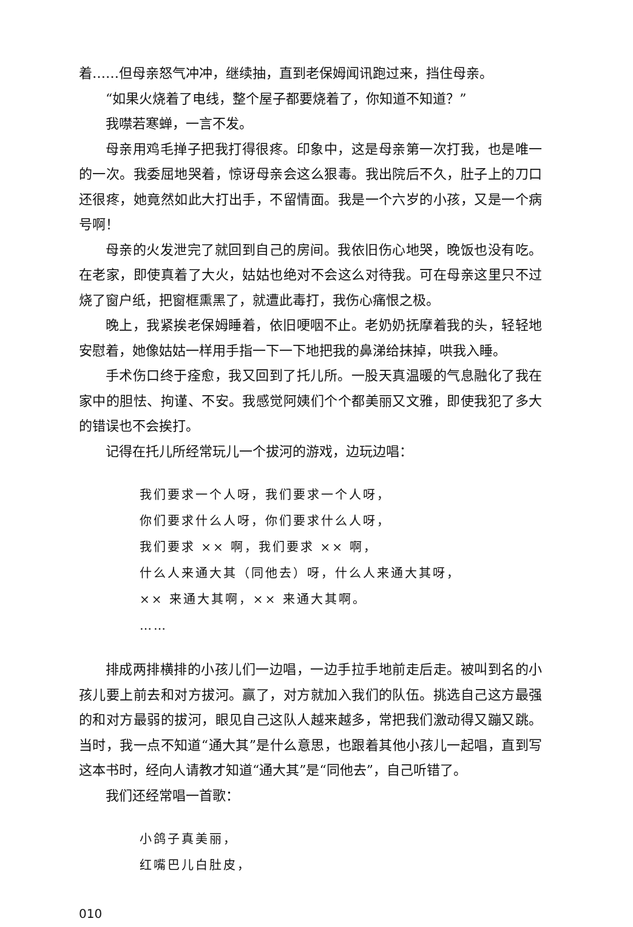着……但母亲怒气冲冲，继续抽，直到老保姆闻讯跑过来，挡住母亲。
“如果火烧着了电线，整个屋子都要烧着了，你知道不知道？”
我噤若寒蝉，一言不发。
母亲用鸡毛掸子把我打得很疼。印象中，这是母亲第一次打我，也是唯一的一次。我委屈地哭着，惊讶母亲会这么狠毒。我出院后不久，肚子上的刀口还很疼，她竟然如此大打出手，不留情面。我是一个六岁的小孩，又是一个病号啊！
母亲的火发泄完了就回到自己的房间。我依旧伤心地哭，晚饭也没有吃。在老家，即使真着了大火，姑姑也绝对不会这么对待我。可在母亲这里只不过烧了窗户纸，把窗框熏黑了，就遭此毒打，我伤心痛恨之极。
晚上，我紧挨老保姆睡着，依旧哽咽不止。老奶奶抚摩着我的头，轻轻地安慰着，她像姑姑一样用手指一下一下地把我的鼻涕给抹掉，哄我入睡。
手术伤口终于痊愈，我又回到了托儿所。一股天真温暖的气息融化了我在家中的胆怯、拘谨、不安。我感觉阿姨们个个都美丽又文雅，即使我犯了多大的错误也不会挨打。
记得在托儿所经常玩儿一个拔河的游戏，边玩边唱：
我们要求一个人呀，我们要求一个人呀，
你们要求什么人呀，你们要求什么人呀，
我们要求 ×× 啊，我们要求 ×× 啊，
什么人来通大其（同他去）呀，什么人来通大其呀，
×× 来通大其啊，×× 来通大其啊。
……
排成两排横排的小孩儿们一边唱，一边手拉手地前走后走。被叫到名的小孩儿要上前去和对方拔河。赢了，对方就加入我们的队伍。挑选自己这方最强的和对方最弱的拔河，眼见自己这队人越来越多，常把我们激动得又蹦又跳。当时，我一点不知道“通大其”是什么意思，也跟着其他小孩儿一起唱，直到写这本书时，经向人请教才知道“通大其”是“同他去”，自己听错了。
我们还经常唱一首歌：
小鸽子真美丽，
红嘴巴儿白肚皮，
010